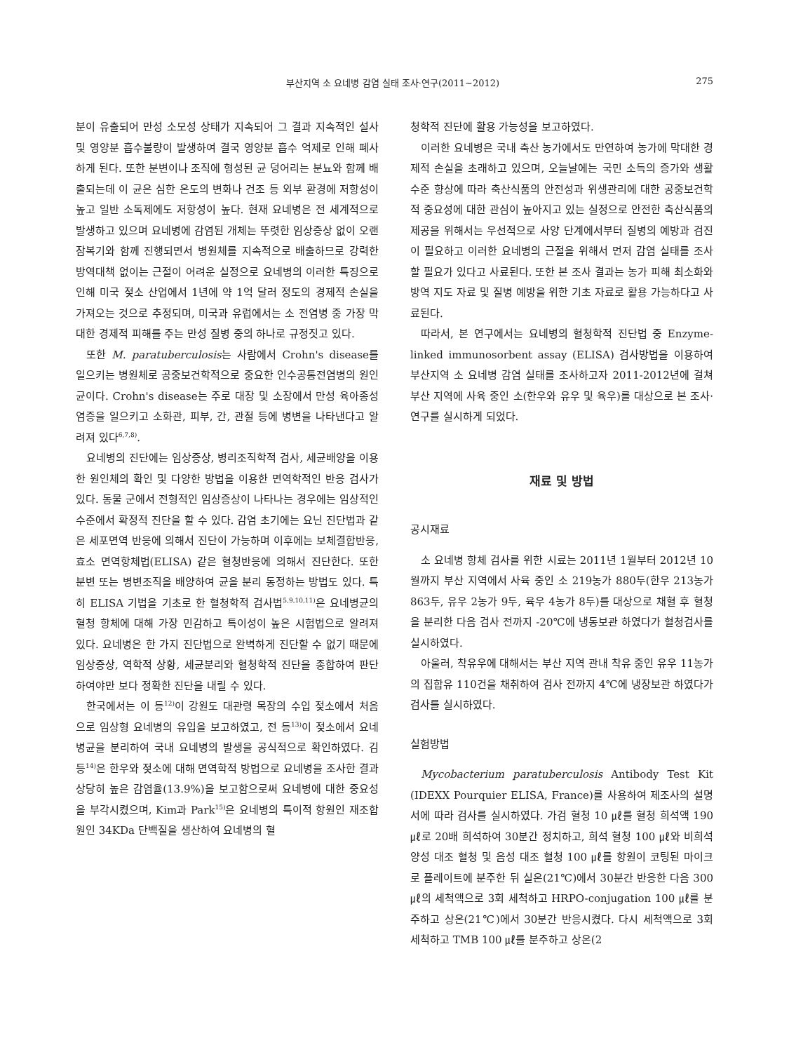부산지역 소 요네병 감염 실태 조사·연구(2011~2012) 275
분이 유출되어 만성 소모성 상태가 지속되어 그 결과 지속적인 설사 및 영양분 흡수불량이 발생하여 결국 영양분 흡수 억제로 인해 폐사하게 된다. 또한 분변이나 조직에 형성된 균 덩어리는 분뇨와 함께 배출되는데 이 균은 심한 온도의 변화나 건조 등 외부 환경에 저항성이 높고 일반 소독제에도 저항성이 높다. 현재 요네병은 전 세계적으로 발생하고 있으며 요네병에 감염된 개체는 뚜렷한 임상증상 없이 오랜 잠복기와 함께 진행되면서 병원체를 지속적으로 배출하므로 강력한 방역대책 없이는 근절이 어려운 실정으로 요네병의 이러한 특징으로 인해 미국 젖소 산업에서 1년에 약 1억 달러 정도의 경제적 손실을 가져오는 것으로 추정되며, 미국과 유럽에서는 소 전염병 중 가장 막대한 경제적 피해를 주는 만성 질병 중의 하나로 규정짓고 있다.
또한 M. paratuberculosis는 사람에서 Crohn's disease를 일으키는 병원체로 공중보건학적으로 중요한 인수공통전염병의 원인균이다. Crohn's disease는 주로 대장 및 소장에서 만성 육아종성 염증을 일으키고 소화관, 피부, 간, 관절 등에 병변을 나타낸다고 알려져 있다<sup>6,7,8)</sup>.
요네병의 진단에는 임상증상, 병리조직학적 검사, 세균배양을 이용한 원인체의 확인 및 다양한 방법을 이용한 면역학적인 반응 검사가 있다. 동물 군에서 전형적인 임상증상이 나타나는 경우에는 임상적인 수준에서 확정적 진단을 할 수 있다. 감염 초기에는 요닌 진단법과 같은 세포면역 반응에 의해서 진단이 가능하며 이후에는 보체결합반응, 효소 면역항체법(ELISA) 같은 혈청반응에 의해서 진단한다. 또한 분변 또는 병변조직을 배양하여 균을 분리 동정하는 방법도 있다. 특히 ELISA 기법을 기초로 한 혈청학적 검사법<sup>5,9,10,11)</sup>은 요네병균의 혈청 항체에 대해 가장 민감하고 특이성이 높은 시험법으로 알려져 있다. 요네병은 한 가지 진단법으로 완벽하게 진단할 수 없기 때문에 임상증상, 역학적 상황, 세균분리와 혈청학적 진단을 종합하여 판단하여야만 보다 정확한 진단을 내릴 수 있다.
한국에서는 이 등<sup>12)</sup>이 강원도 대관령 목장의 수입 젖소에서 처음으로 임상형 요네병의 유입을 보고하였고, 전 등<sup>13)</sup>이 젖소에서 요네병균을 분리하여 국내 요네병의 발생을 공식적으로 확인하였다. 김 등<sup>14)</sup>은 한우와 젖소에 대해 면역학적 방법으로 요네병을 조사한 결과 상당히 높은 감염율(13.9%)을 보고함으로써 요네병에 대한 중요성을 부각시켰으며, Kim과 Park<sup>15)</sup>은 요네병의 특이적 항원인 재조합원인 34KDa 단백질을 생산하여 요네병의 혈
청학적 진단에 활용 가능성을 보고하였다.
이러한 요네병은 국내 축산 농가에서도 만연하여 농가에 막대한 경제적 손실을 초래하고 있으며, 오늘날에는 국민 소득의 증가와 생활수준 향상에 따라 축산식품의 안전성과 위생관리에 대한 공중보건학적 중요성에 대한 관심이 높아지고 있는 실정으로 안전한 축산식품의 제공을 위해서는 우선적으로 사양 단계에서부터 질병의 예방과 검진이 필요하고 이러한 요네병의 근절을 위해서 먼저 감염 실태를 조사할 필요가 있다고 사료된다. 또한 본 조사 결과는 농가 피해 최소화와 방역 지도 자료 및 질병 예방을 위한 기초 자료로 활용 가능하다고 사료된다.
따라서, 본 연구에서는 요네병의 혈청학적 진단법 중 Enzyme-linked immunosorbent assay (ELISA) 검사방법을 이용하여 부산지역 소 요네병 감염 실태를 조사하고자 2011-2012년에 걸쳐 부산 지역에 사육 중인 소(한우와 유우 및 육우)를 대상으로 본 조사·연구를 실시하게 되었다.
재료 및 방법
공시재료
소 요네병 항체 검사를 위한 시료는 2011년 1월부터 2012년 10월까지 부산 지역에서 사육 중인 소 219농가 880두(한우 213농가 863두, 유우 2농가 9두, 육우 4농가 8두)를 대상으로 채혈 후 혈청을 분리한 다음 검사 전까지 -20℃에 냉동보관 하였다가 혈청검사를 실시하였다.
아울러, 착유우에 대해서는 부산 지역 관내 착유 중인 유우 11농가의 집합유 110건을 채취하여 검사 전까지 4℃에 냉장보관 하였다가 검사를 실시하였다.
실험방법
Mycobacterium paratuberculosis Antibody Test Kit (IDEXX Pourquier ELISA, France)를 사용하여 제조사의 설명서에 따라 검사를 실시하였다. 가검 혈청 10 ㎕를 혈청 희석액 190 ㎕로 20배 희석하여 30분간 정치하고, 희석 혈청 100 ㎕와 비희석 양성 대조 혈청 및 음성 대조 혈청 100 ㎕를 항원이 코팅된 마이크로 플레이트에 분주한 뒤 실온(21℃)에서 30분간 반응한 다음 300 ㎕의 세척액으로 3회 세척하고 HRPO-conjugation 100 ㎕를 분주하고 상온(21℃)에서 30분간 반응시켰다. 다시 세척액으로 3회 세척하고 TMB 100 ㎕를 분주하고 상온(2